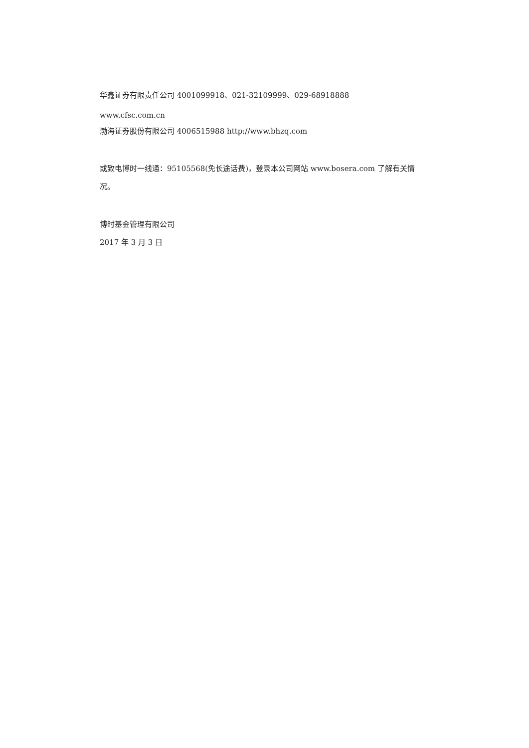华鑫证券有限责任公司 4001099918、021-32109999、029-68918888
www.cfsc.com.cn
渤海证券股份有限公司 4006515988 http://www.bhzq.com
或致电博时一线通：95105568(免长途话费)，登录本公司网站 www.bosera.com 了解有关情况。
博时基金管理有限公司
2017 年 3 月 3 日